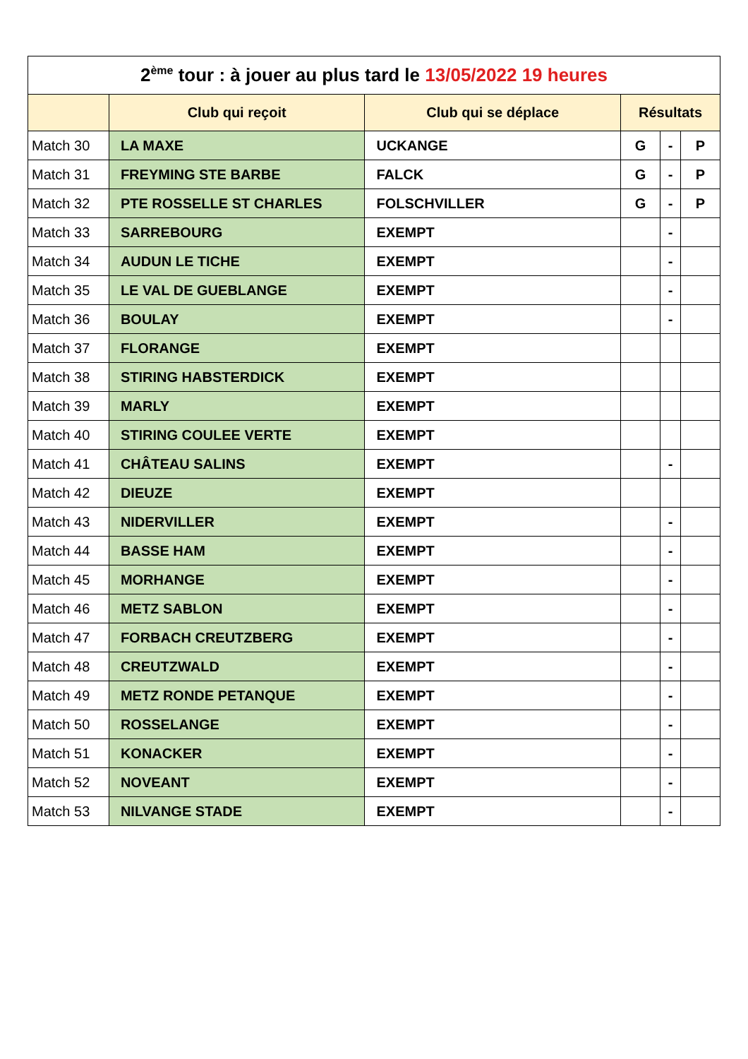| 2<sup>ème</sup> tour : à jouer au plus tard le 13/05/2022 19 heures | | | | | |
| | Club qui reçoit | Club qui se déplace | Résultats | | |
| Match 30 | LA MAXE | UCKANGE | G | - | P |
| Match 31 | FREYMING STE BARBE | FALCK | G | - | P |
| Match 32 | PTE ROSSELLE ST CHARLES | FOLSCHVILLER | G | - | P |
| Match 33 | SARREBOURG | EXEMPT | | - | |
| Match 34 | AUDUN LE TICHE | EXEMPT | | - | |
| Match 35 | LE VAL DE GUEBLANGE | EXEMPT | | - | |
| Match 36 | BOULAY | EXEMPT | | - | |
| Match 37 | FLORANGE | EXEMPT | | | |
| Match 38 | STIRING HABSTERDICK | EXEMPT | | | |
| Match 39 | MARLY | EXEMPT | | | |
| Match 40 | STIRING COULEE VERTE | EXEMPT | | | |
| Match 41 | CHÂTEAU SALINS | EXEMPT | | - | |
| Match 42 | DIEUZE | EXEMPT | | | |
| Match 43 | NIDERVILLER | EXEMPT | | - | |
| Match 44 | BASSE HAM | EXEMPT | | - | |
| Match 45 | MORHANGE | EXEMPT | | - | |
| Match 46 | METZ SABLON | EXEMPT | | - | |
| Match 47 | FORBACH CREUTZBERG | EXEMPT | | - | |
| Match 48 | CREUTZWALD | EXEMPT | | - | |
| Match 49 | METZ RONDE PETANQUE | EXEMPT | | - | |
| Match 50 | ROSSELANGE | EXEMPT | | - | |
| Match 51 | KONACKER | EXEMPT | | - | |
| Match 52 | NOVEANT | EXEMPT | | - | |
| Match 53 | NILVANGE STADE | EXEMPT | | - | |